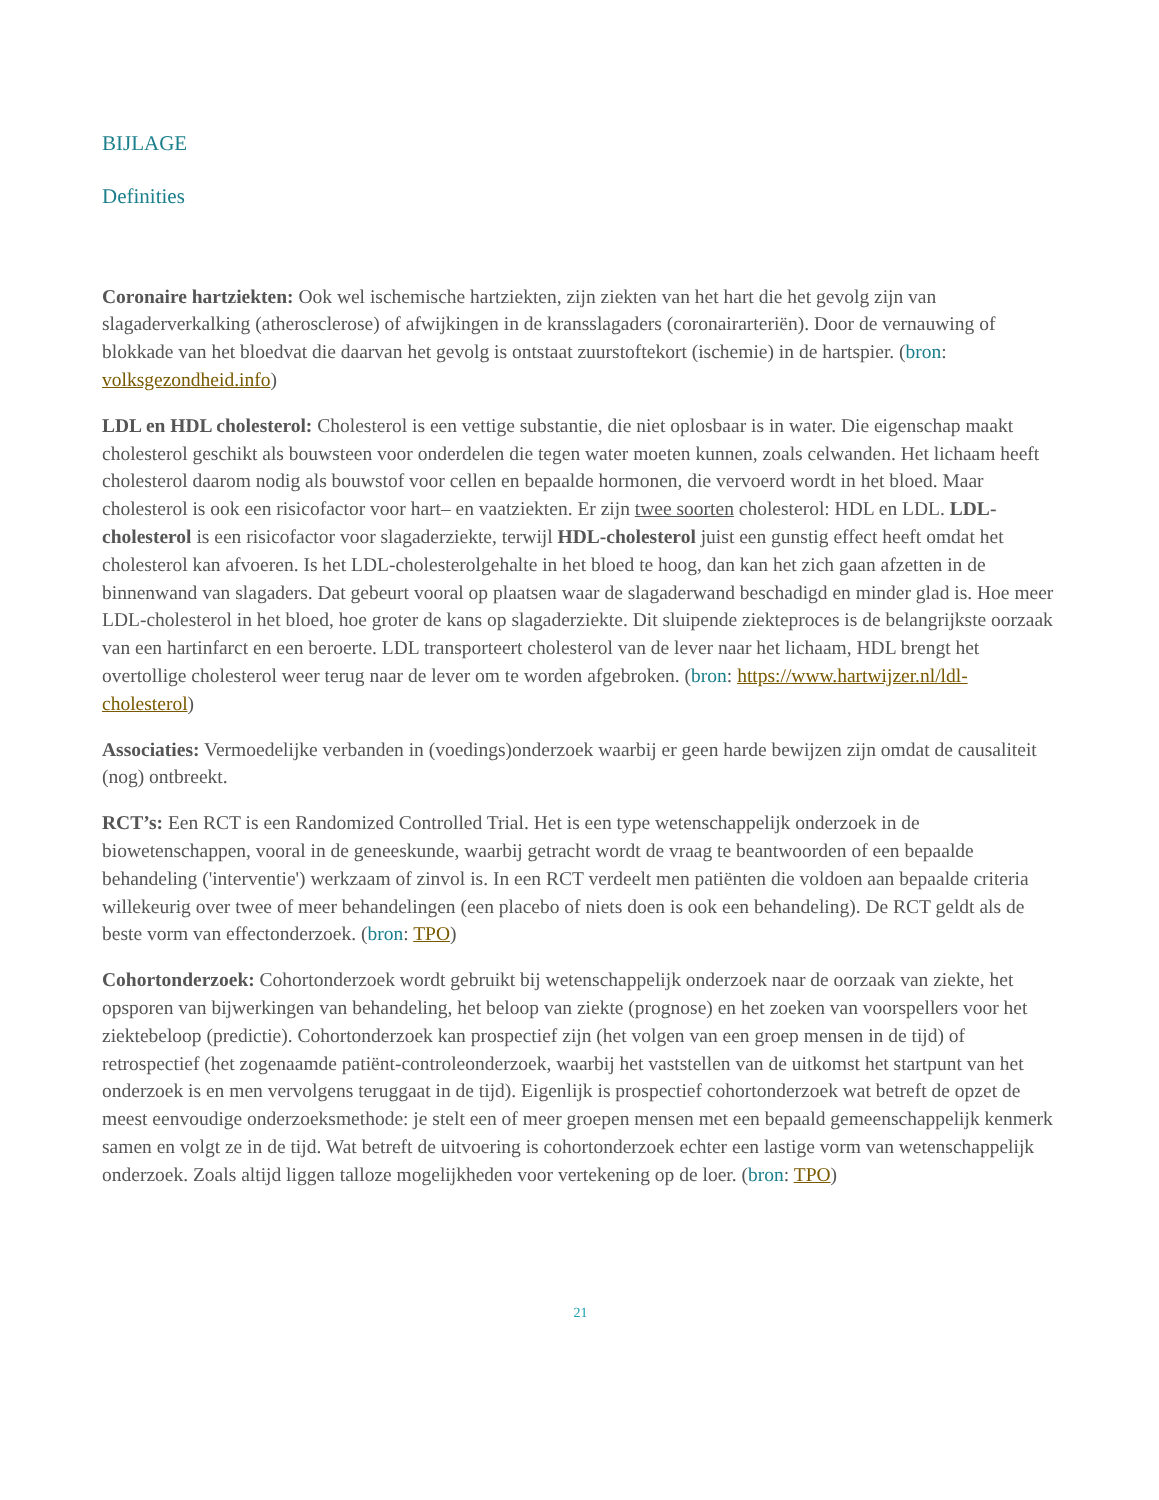BIJLAGE
Definities
Coronaire hartziekten: Ook wel ischemische hartziekten, zijn ziekten van het hart die het gevolg zijn van slagaderverkalking (atherosclerose) of afwijkingen in de kransslagaders (coronairarteriën). Door de vernauwing of blokkade van het bloedvat die daarvan het gevolg is ontstaat zuurstoftekort (ischemie) in de hartspier. (bron: volksgezondheid.info)
LDL en HDL cholesterol: Cholesterol is een vettige substantie, die niet oplosbaar is in water. Die eigenschap maakt cholesterol geschikt als bouwsteen voor onderdelen die tegen water moeten kunnen, zoals celwanden. Het lichaam heeft cholesterol daarom nodig als bouwstof voor cellen en bepaalde hormonen, die vervoerd wordt in het bloed. Maar cholesterol is ook een risicofactor voor hart– en vaatziekten. Er zijn twee soorten cholesterol: HDL en LDL. LDL-cholesterol is een risicofactor voor slagaderziekte, terwijl HDL-cholesterol juist een gunstig effect heeft omdat het cholesterol kan afvoeren. Is het LDL-cholesterolgehalte in het bloed te hoog, dan kan het zich gaan afzetten in de binnenwand van slagaders. Dat gebeurt vooral op plaatsen waar de slagaderwand beschadigd en minder glad is. Hoe meer LDL-cholesterol in het bloed, hoe groter de kans op slagaderziekte. Dit sluipende ziekteproces is de belangrijkste oorzaak van een hartinfarct en een beroerte. LDL transporteert cholesterol van de lever naar het lichaam, HDL brengt het overtollige cholesterol weer terug naar de lever om te worden afgebroken. (bron: https://www.hartwijzer.nl/ldl-cholesterol)
Associaties: Vermoedelijke verbanden in (voedings)onderzoek waarbij er geen harde bewijzen zijn omdat de causaliteit (nog) ontbreekt.
RCT’s: Een RCT is een Randomized Controlled Trial. Het is een type wetenschappelijk onderzoek in de biowetenschappen, vooral in de geneeskunde, waarbij getracht wordt de vraag te beantwoorden of een bepaalde behandeling ('interventie') werkzaam of zinvol is. In een RCT verdeelt men patiënten die voldoen aan bepaalde criteria willekeurig over twee of meer behandelingen (een placebo of niets doen is ook een behandeling). De RCT geldt als de beste vorm van effectonderzoek. (bron: TPO)
Cohortonderzoek: Cohortonderzoek wordt gebruikt bij wetenschappelijk onderzoek naar de oorzaak van ziekte, het opsporen van bijwerkingen van behandeling, het beloop van ziekte (prognose) en het zoeken van voorspellers voor het ziektebeloop (predictie). Cohortonderzoek kan prospectief zijn (het volgen van een groep mensen in de tijd) of retrospectief (het zogenaamde patiënt-controleonderzoek, waarbij het vaststellen van de uitkomst het startpunt van het onderzoek is en men vervolgens teruggaat in de tijd). Eigenlijk is prospectief cohortonderzoek wat betreft de opzet de meest eenvoudige onderzoeksmethode: je stelt een of meer groepen mensen met een bepaald gemeenschappelijk kenmerk samen en volgt ze in de tijd. Wat betreft de uitvoering is cohortonderzoek echter een lastige vorm van wetenschappelijk onderzoek. Zoals altijd liggen talloze mogelijkheden voor vertekening op de loer. (bron: TPO)
21